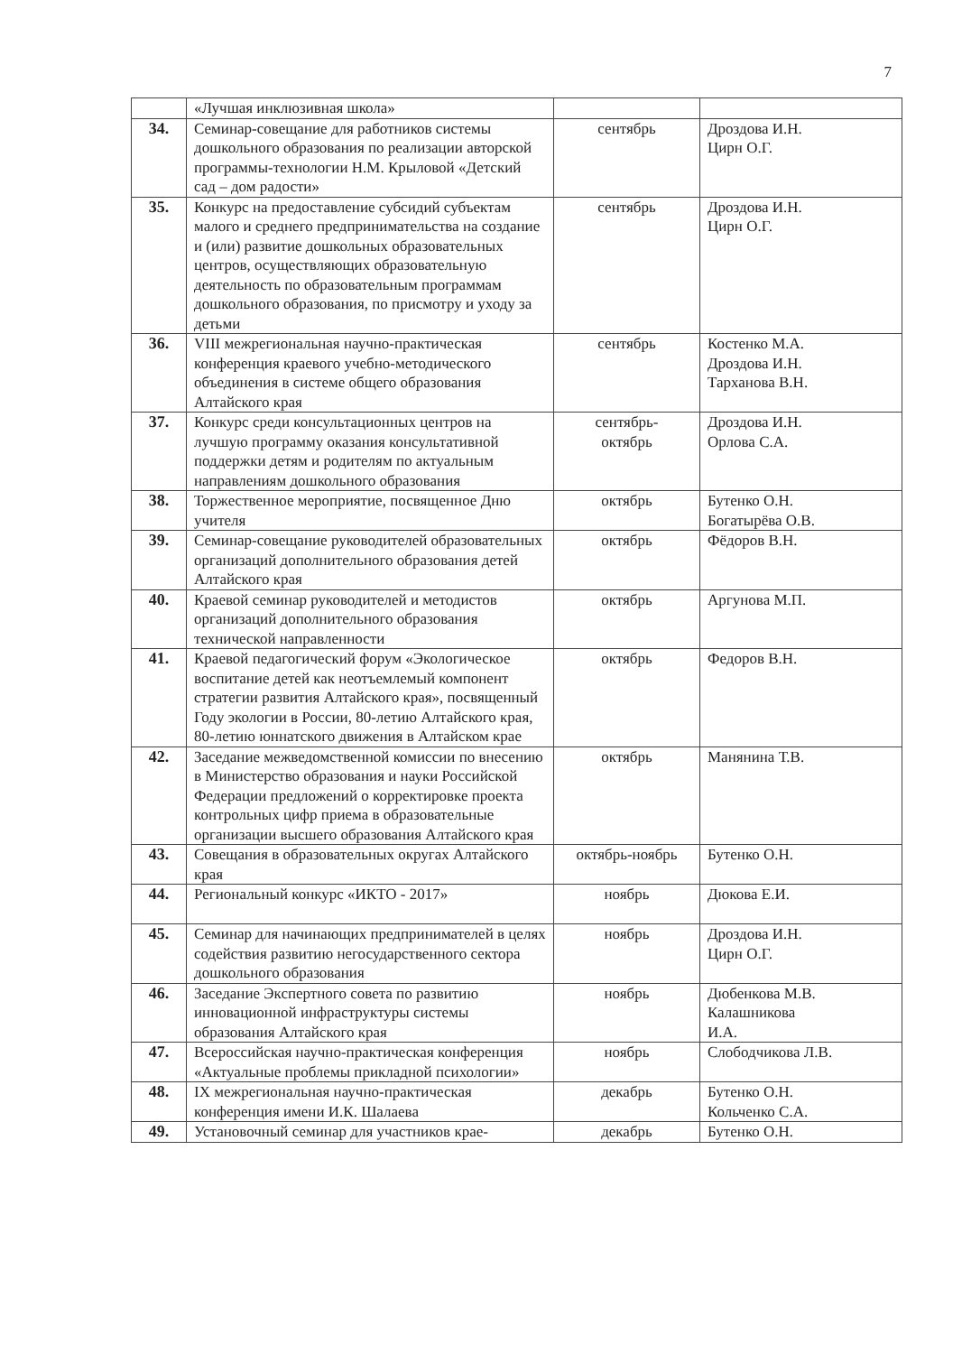7
| | «Лучшая инклюзивная школа» | | |
| 34. | Семинар-совещание для работников системы дошкольного образования по реализации авторской программы-технологии Н.М. Крыловой «Детский сад – дом радости» | сентябрь | Дроздова И.Н. Цирн О.Г. |
| 35. | Конкурс на предоставление субсидий субъектам малого и среднего предпринимательства на создание и (или) развитие дошкольных образовательных центров, осуществляющих образовательную деятельность по образовательным программам дошкольного образования, по присмотру и уходу за детьми | сентябрь | Дроздова И.Н. Цирн О.Г. |
| 36. | VIII межрегиональная научно-практическая конференция краевого учебно-методического объединения в системе общего образования Алтайского края | сентябрь | Костенко М.А. Дроздова И.Н. Тарханова В.Н. |
| 37. | Конкурс среди консультационных центров на лучшую программу оказания консультативной поддержки детям и родителям по актуальным направлениям дошкольного образования | сентябрь- октябрь | Дроздова И.Н. Орлова С.А. |
| 38. | Торжественное мероприятие, посвященное Дню учителя | октябрь | Бутенко О.Н. Богатырёва О.В. |
| 39. | Семинар-совещание руководителей образовательных организаций дополнительного образования детей Алтайского края | октябрь | Фёдоров В.Н. |
| 40. | Краевой семинар руководителей и методистов организаций дополнительного образования технической направленности | октябрь | Аргунова М.П. |
| 41. | Краевой педагогический форум «Экологическое воспитание детей как неотъемлемый компонент стратегии развития Алтайского края», посвященный Году экологии в России, 80-летию Алтайского края, 80-летию юннатского движения в Алтайском крае | октябрь | Федоров В.Н. |
| 42. | Заседание межведомственной комиссии по внесению в Министерство образования и науки Российской Федерации предложений о корректировке проекта контрольных цифр приема в образовательные организации высшего образования Алтайского края | октябрь | Манянина Т.В. |
| 43. | Совещания в образовательных округах Алтайского края | октябрь-ноябрь | Бутенко О.Н. |
| 44. | Региональный конкурс «ИКТО - 2017» | ноябрь | Дюкова Е.И. |
| 45. | Семинар для начинающих предпринимателей в целях содействия развитию негосударственного сектора дошкольного образования | ноябрь | Дроздова И.Н. Цирн О.Г. |
| 46. | Заседание Экспертного совета по развитию инновационной инфраструктуры системы образования Алтайского края | ноябрь | Дюбенкова М.В. Калашникова И.А. |
| 47. | Всероссийская научно-практическая конференция «Актуальные проблемы прикладной психологии» | ноябрь | Слободчикова Л.В. |
| 48. | IX межрегиональная научно-практическая конференция имени И.К. Шалаева | декабрь | Бутенко О.Н. Кольченко С.А. |
| 49. | Установочный семинар для участников крае- | декабрь | Бутенко О.Н. |